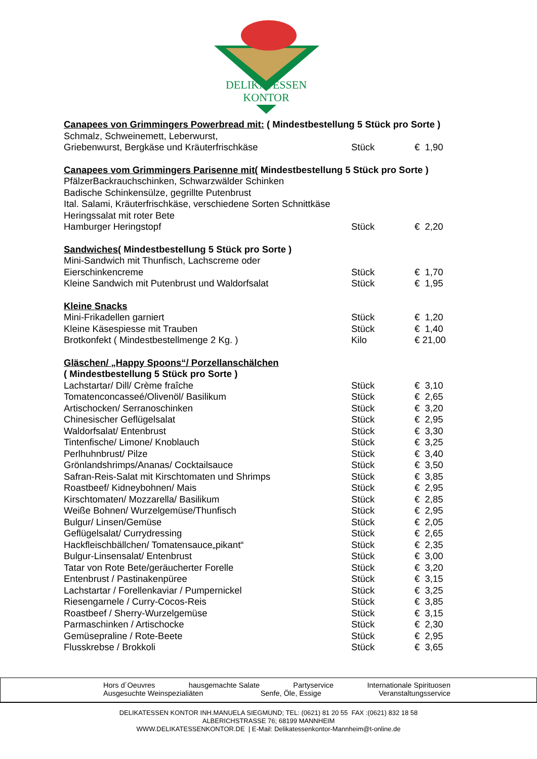DELIKATESSEN
KONTOR
| Canapees von Grimmingers Powerbread mit: ( Mindestbestellung 5 Stück pro Sorte ) | | |
| Schmalz, Schweinemett, Leberwurst, | | |
| Griebenwurst, Bergkäse und Kräuterfrischkäse | Stück | € 1,90 |
| Canapees vom Grimmingers Parisenne mit ( Mindestbestellung 5 Stück pro Sorte ) | | |
| PfälzerBackrauchschinken, Schwarzwälder Schinken | | |
| Badische Schinkensülze, gegrillte Putenbrust | | |
| Ital. Salami, Kräuterfrischkäse, verschiedene Sorten Schnittkäse | | |
| Heringssalat mit roter Bete | | |
| Hamburger Heringstopf | Stück | € 2,20 |
| Sandwiches ( Mindestbestellung 5 Stück pro Sorte ) | | |
| Mini-Sandwich mit Thunfisch, Lachscreme oder | | |
| Eierschinkencreme | Stück | € 1,70 |
| Kleine Sandwich mit Putenbrust und Waldorfsalat | Stück | € 1,95 |
| Kleine Snacks | | |
| Mini-Frikadellen garniert | Stück | € 1,20 |
| Kleine Käsespiesse mit Trauben | Stück | € 1,40 |
| Brotkonfekt ( Mindestbestellmenge 2 Kg. ) | Kilo | € 21,00 |
| Gläschen/ „Happy Spoons“/ Porzellanschälchen | | |
| ( Mindestbestellung 5 Stück pro Sorte ) | | |
| Lachstartar/ Dill/ Crème fraîche | Stück | € 3,10 |
| Tomatenconcasseé/Olivenöl/ Basilikum | Stück | € 2,65 |
| Artischocken/ Serranoschinken | Stück | € 3,20 |
| Chinesischer Geflügelsalat | Stück | € 2,95 |
| Waldorfsalat/ Entenbrust | Stück | € 3,30 |
| Tintenfische/ Limone/ Knoblauch | Stück | € 3,25 |
| Perlhuhnbrust/ Pilze | Stück | € 3,40 |
| Grönlandshrimps/Ananas/ Cocktailsauce | Stück | € 3,50 |
| Safran-Reis-Salat mit Kirschtomaten und Shrimps | Stück | € 3,85 |
| Roastbeef/ Kidneybohnen/ Mais | Stück | € 2,95 |
| Kirschtomaten/ Mozzarella/ Basilikum | Stück | € 2,85 |
| Weiße Bohnen/ Wurzelgemüse/Thunfisch | Stück | € 2,95 |
| Bulgur/ Linsen/Gemüse | Stück | € 2,05 |
| Geflügelsalat/ Currydressing | Stück | € 2,65 |
| Hackfleischbällchen/ Tomatensauce„pikant“ | Stück | € 2,35 |
| Bulgur-Linsensalat/ Entenbrust | Stück | € 3,00 |
| Tatar von Rote Bete/geräucherter Forelle | Stück | € 3,20 |
| Entenbrust / Pastinakenpüree | Stück | € 3,15 |
| Lachstartar / Forellenkaviar / Pumpernickel | Stück | € 3,25 |
| Riesengarnele / Curry-Cocos-Reis | Stück | € 3,85 |
| Roastbeef / Sherry-Wurzelgemüse | Stück | € 3,15 |
| Parmaschinken / Artischocke | Stück | € 2,30 |
| Gemüsepraline / Rote-Beete | Stück | € 2,95 |
| Flusskrebse / Brokkoli | Stück | € 3,65 |
Hors d´Oeuvres hausgemachte Salate Partyservice Internationale Spirituosen
Ausgesuchte Weinspezialiäten Senfe, Öle, Essige Veranstaltungsservice
DELIKATESSEN KONTOR INH.MANUELA SIEGMUND; TEL: (0621) 81 20 55 FAX :(0621) 832 18 58
ALBERICHSTRASSE 76; 68199 MANNHEIM
WWW.DELIKATESSENKONTOR.DE | E-Mail: Delikatessenkontor-Mannheim@t-online.de